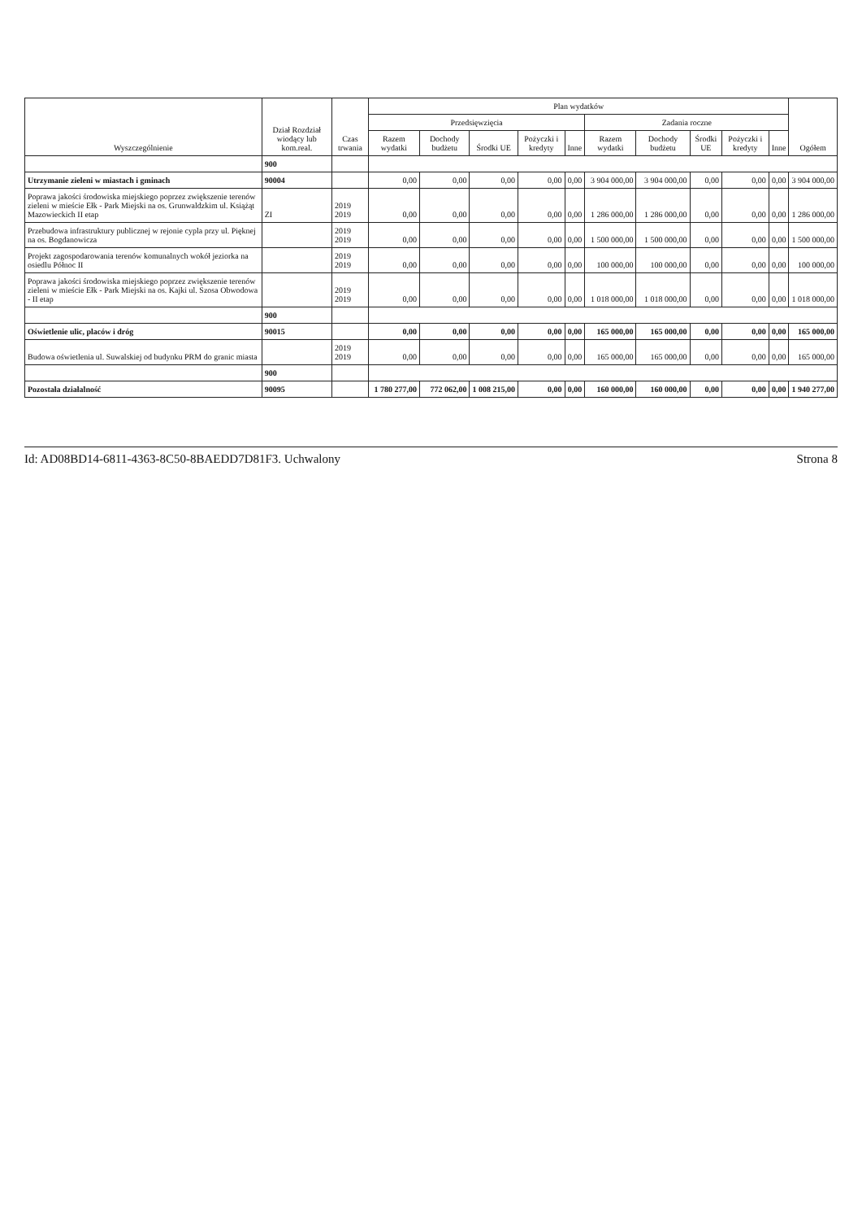| Wyszczególnienie | Dział Rozdział wiodący lub kom.real. | Czas trwania | Plan wydatków | | | | | | | | | | Ogółem |
| --- | --- | --- | --- | --- | --- | --- | --- | --- | --- | --- | --- | --- | --- |
| | | | Przedsięwzięcia | | | | | Zadania roczne | | | | | |
| | | | Razem wydatki | Dochody budżetu | Środki UE | Pożyczki i kredyty | Inne | Razem wydatki | Dochody budżetu | Środki UE | Pożyczki i kredyty | Inne | |
| | 900 | | | | | | | | | | | | |
| Utrzymanie zieleni w miastach i gminach | 90004 | | 0,00 | 0,00 | 0,00 | 0,00 | 0,00 | 3 904 000,00 | 3 904 000,00 | 0,00 | 0,00 | 0,00 | 3 904 000,00 |
| Poprawa jakości środowiska miejskiego poprzez zwiększenie terenów zieleni w mieście Ełk - Park Miejski na os. Grunwaldzkim ul. Książąt Mazowieckich II etap | ZI | 2019 2019 | 0,00 | 0,00 | 0,00 | 0,00 | 0,00 | 1 286 000,00 | 1 286 000,00 | 0,00 | 0,00 | 0,00 | 1 286 000,00 |
| Przebudowa infrastruktury publicznej w rejonie cypla przy ul. Pięknej na os. Bogdanowicza | | 2019 2019 | 0,00 | 0,00 | 0,00 | 0,00 | 0,00 | 1 500 000,00 | 1 500 000,00 | 0,00 | 0,00 | 0,00 | 1 500 000,00 |
| Projekt zagospodarowania terenów komunalnych wokół jeziorka na osiedlu Północ II | | 2019 2019 | 0,00 | 0,00 | 0,00 | 0,00 | 0,00 | 100 000,00 | 100 000,00 | 0,00 | 0,00 | 0,00 | 100 000,00 |
| Poprawa jakości środowiska miejskiego poprzez zwiększenie terenów zieleni w mieście Ełk - Park Miejski na os. Kajki ul. Szosa Obwodowa - II etap | | 2019 2019 | 0,00 | 0,00 | 0,00 | 0,00 | 0,00 | 1 018 000,00 | 1 018 000,00 | 0,00 | 0,00 | 0,00 | 1 018 000,00 |
| | 900 | | | | | | | | | | | | |
| Oświetlenie ulic, placów i dróg | 90015 | | 0,00 | 0,00 | 0,00 | 0,00 | 0,00 | 165 000,00 | 165 000,00 | 0,00 | 0,00 | 0,00 | 165 000,00 |
| Budowa oświetlenia ul. Suwalskiej od budynku PRM do granic miasta | | 2019 2019 | 0,00 | 0,00 | 0,00 | 0,00 | 0,00 | 165 000,00 | 165 000,00 | 0,00 | 0,00 | 0,00 | 165 000,00 |
| | 900 | | | | | | | | | | | | |
| Pozostała działalność | 90095 | | 1 780 277,00 | 772 062,00 | 1 008 215,00 | 0,00 | 0,00 | 160 000,00 | 160 000,00 | 0,00 | 0,00 | 0,00 | 1 940 277,00 |
Id: AD08BD14-6811-4363-8C50-8BAEDD7D81F3. Uchwalony Strona 8